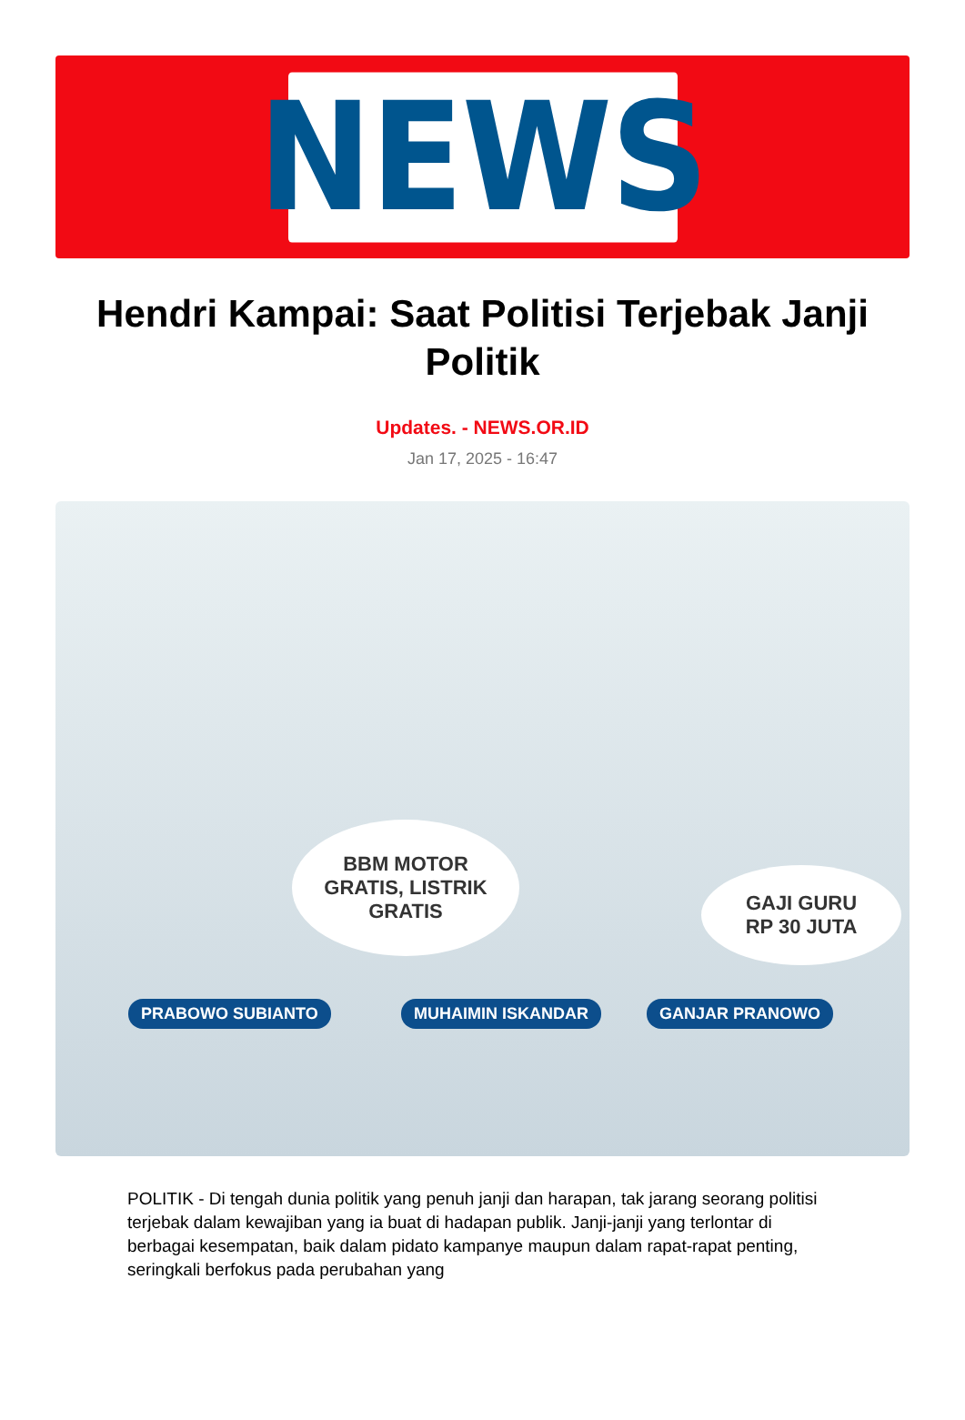NEWS
Hendri Kampai: Saat Politisi Terjebak Janji Politik
Updates. - NEWS.OR.ID
Jan 17, 2025 - 16:47
BBM MOTOR
GRATIS, LISTRIK
GRATIS
GAJI GURU
RP 30 JUTA
PRABOWO SUBIANTO MUHAIMIN ISKANDAR GANJAR PRANOWO
POLITIK - Di tengah dunia politik yang penuh janji dan harapan, tak jarang seorang politisi terjebak dalam kewajiban yang ia buat di hadapan publik. Janji-janji yang terlontar di berbagai kesempatan, baik dalam pidato kampanye maupun dalam rapat-rapat penting, seringkali berfokus pada perubahan yang